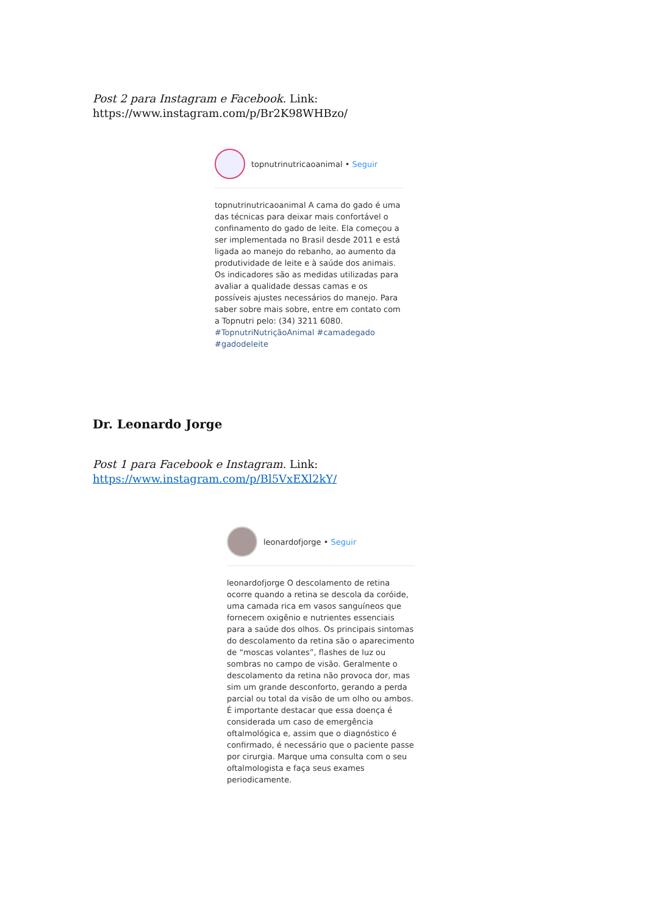Post 2 para Instagram e Facebook. Link:
https://www.instagram.com/p/Br2K98WHBzo/
topnutrinutricaoanimal • Seguir
topnutrinutricaoanimal A cama do gado é uma das técnicas para deixar mais confortável o confinamento do gado de leite. Ela começou a ser implementada no Brasil desde 2011 e está ligada ao manejo do rebanho, ao aumento da produtividade de leite e à saúde dos animais. Os indicadores são as medidas utilizadas para avaliar a qualidade dessas camas e os possíveis ajustes necessários do manejo. Para saber sobre mais sobre, entre em contato com a Topnutri pelo: (34) 3211 6080. #TopnutriNutriçãoAnimal #camadegado #gadodeleite
Dr. Leonardo Jorge
Post 1 para Facebook e Instagram. Link:
https://www.instagram.com/p/Bl5VxEXl2kY/
leonardofjorge • Seguir
leonardofjorge O descolamento de retina ocorre quando a retina se descola da coróide, uma camada rica em vasos sanguíneos que fornecem oxigênio e nutrientes essenciais para a saúde dos olhos. Os principais sintomas do descolamento da retina são o aparecimento de “moscas volantes”, flashes de luz ou sombras no campo de visão. Geralmente o descolamento da retina não provoca dor, mas sim um grande desconforto, gerando a perda parcial ou total da visão de um olho ou ambos. É importante destacar que essa doença é considerada um caso de emergência oftalmológica e, assim que o diagnóstico é confirmado, é necessário que o paciente passe por cirurgia. Marque uma consulta com o seu oftalmologista e faça seus exames periodicamente.